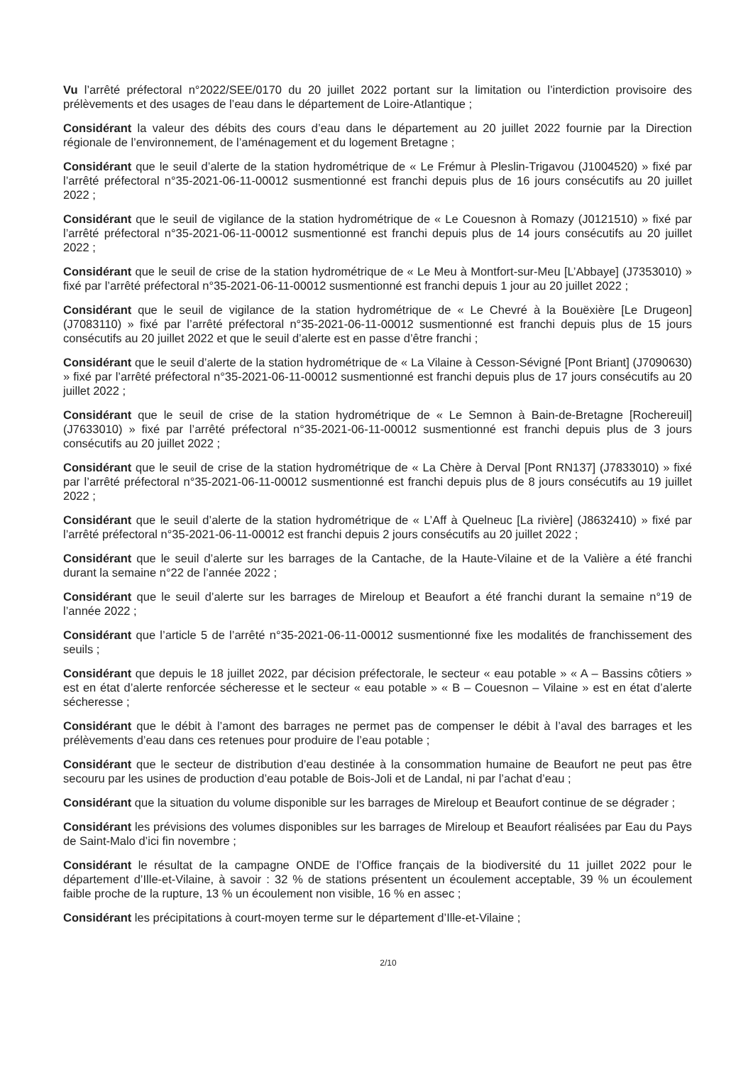Vu l’arrêté préfectoral n°2022/SEE/0170 du 20 juillet 2022 portant sur la limitation ou l’interdiction provisoire des prélèvements et des usages de l’eau dans le département de Loire-Atlantique ;
Considérant la valeur des débits des cours d’eau dans le département au 20 juillet 2022 fournie par la Direction régionale de l’environnement, de l’aménagement et du logement Bretagne ;
Considérant que le seuil d’alerte de la station hydrométrique de « Le Frémur à Pleslin-Trigavou (J1004520) » fixé par l’arrêté préfectoral n°35-2021-06-11-00012 susmentionné est franchi depuis plus de 16 jours consécutifs au 20 juillet 2022 ;
Considérant que le seuil de vigilance de la station hydrométrique de « Le Couesnon à Romazy (J0121510) » fixé par l’arrêté préfectoral n°35-2021-06-11-00012 susmentionné est franchi depuis plus de 14 jours consécutifs au 20 juillet 2022 ;
Considérant que le seuil de crise de la station hydrométrique de « Le Meu à Montfort-sur-Meu [L’Abbaye] (J7353010) » fixé par l’arrêté préfectoral n°35-2021-06-11-00012 susmentionné est franchi depuis 1 jour au 20 juillet 2022 ;
Considérant que le seuil de vigilance de la station hydrométrique de « Le Chevré à la Bouëxière [Le Drugeon] (J7083110) » fixé par l’arrêté préfectoral n°35-2021-06-11-00012 susmentionné est franchi depuis plus de 15 jours consécutifs au 20 juillet 2022 et que le seuil d’alerte est en passe d’être franchi ;
Considérant que le seuil d’alerte de la station hydrométrique de « La Vilaine à Cesson-Sévigné [Pont Briant] (J7090630) » fixé par l’arrêté préfectoral n°35-2021-06-11-00012 susmentionné est franchi depuis plus de 17 jours consécutifs au 20 juillet 2022 ;
Considérant que le seuil de crise de la station hydrométrique de « Le Semnon à Bain-de-Bretagne [Rochereuil] (J7633010) » fixé par l’arrêté préfectoral n°35-2021-06-11-00012 susmentionné est franchi depuis plus de 3 jours consécutifs au 20 juillet 2022 ;
Considérant que le seuil de crise de la station hydrométrique de « La Chère à Derval [Pont RN137] (J7833010) » fixé par l’arrêté préfectoral n°35-2021-06-11-00012 susmentionné est franchi depuis plus de 8 jours consécutifs au 19 juillet 2022 ;
Considérant que le seuil d’alerte de la station hydrométrique de « L’Aff à Quelneuc [La rivière] (J8632410) » fixé par l’arrêté préfectoral n°35-2021-06-11-00012 est franchi depuis 2 jours consécutifs au 20 juillet 2022 ;
Considérant que le seuil d’alerte sur les barrages de la Cantache, de la Haute-Vilaine et de la Valière a été franchi durant la semaine n°22 de l’année 2022 ;
Considérant que le seuil d’alerte sur les barrages de Mireloup et Beaufort a été franchi durant la semaine n°19 de l’année 2022 ;
Considérant que l’article 5 de l’arrêté n°35-2021-06-11-00012 susmentionné fixe les modalités de franchissement des seuils ;
Considérant que depuis le 18 juillet 2022, par décision préfectorale, le secteur « eau potable » « A – Bassins côtiers » est en état d’alerte renforcée sécheresse et le secteur « eau potable » « B – Couesnon – Vilaine » est en état d’alerte sécheresse ;
Considérant que le débit à l’amont des barrages ne permet pas de compenser le débit à l’aval des barrages et les prélèvements d’eau dans ces retenues pour produire de l’eau potable ;
Considérant que le secteur de distribution d’eau destinée à la consommation humaine de Beaufort ne peut pas être secouru par les usines de production d’eau potable de Bois-Joli et de Landal, ni par l’achat d’eau ;
Considérant que la situation du volume disponible sur les barrages de Mireloup et Beaufort continue de se dégrader ;
Considérant les prévisions des volumes disponibles sur les barrages de Mireloup et Beaufort réalisées par Eau du Pays de Saint-Malo d’ici fin novembre ;
Considérant le résultat de la campagne ONDE de l’Office français de la biodiversité du 11 juillet 2022 pour le département d’Ille-et-Vilaine, à savoir : 32 % de stations présentent un écoulement acceptable, 39 % un écoulement faible proche de la rupture, 13 % un écoulement non visible, 16 % en assec ;
Considérant les précipitations à court-moyen terme sur le département d’Ille-et-Vilaine ;
2/10